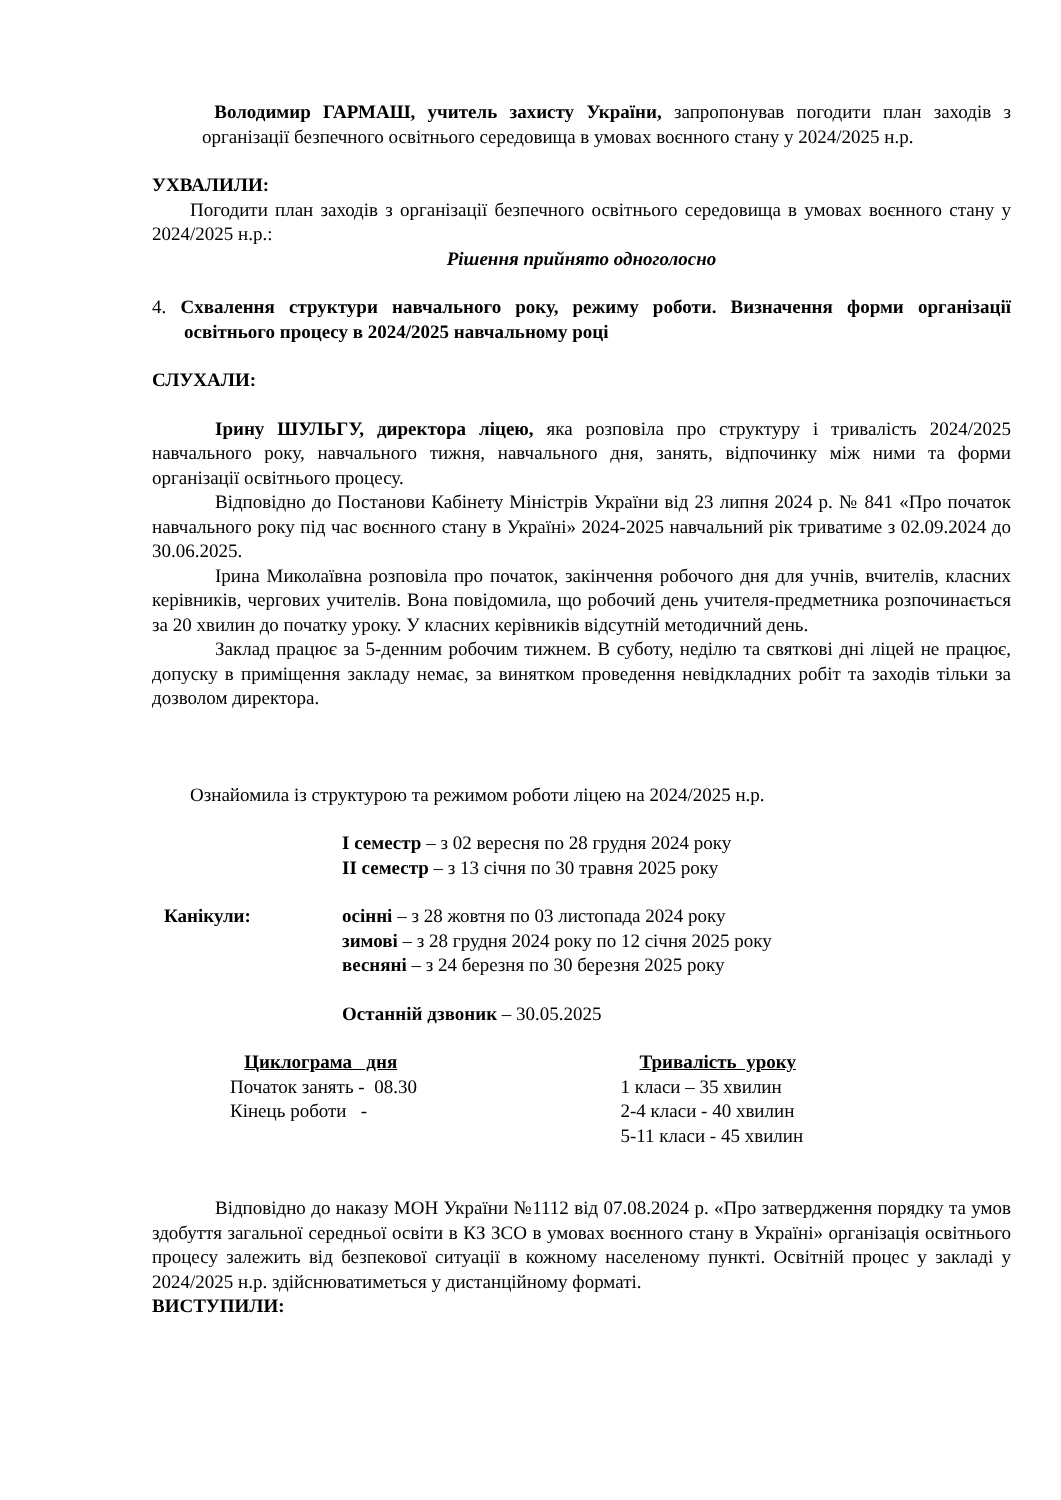Володимир ГАРМАШ, учитель захисту України, запропонував погодити план заходів з організації безпечного освітнього середовища в умовах воєнного стану у 2024/2025 н.р.
УХВАЛИЛИ:
Погодити план заходів з організації безпечного освітнього середовища в умовах воєнного стану у 2024/2025 н.р.:
Рішення прийнято одноголосно
4. Схвалення структури навчального року, режиму роботи. Визначення форми організації освітнього процесу в 2024/2025 навчальному році
СЛУХАЛИ:
Ірину ШУЛЬГУ, директора ліцею, яка розповіла про структуру і тривалість 2024/2025 навчального року, навчального тижня, навчального дня, занять, відпочинку між ними та форми організації освітнього процесу.
Відповідно до Постанови Кабінету Міністрів України від 23 липня 2024 р. № 841 «Про початок навчального року під час воєнного стану в Україні» 2024-2025 навчальний рік триватиме з 02.09.2024 до 30.06.2025.
Ірина Миколаївна розповіла про початок, закінчення робочого дня для учнів, вчителів, класних керівників, чергових учителів. Вона повідомила, що робочий день учителя-предметника розпочинається за 20 хвилин до початку уроку. У класних керівників відсутній методичний день.
Заклад працює за 5-денним робочим тижнем. В суботу, неділю та святкові дні ліцей не працює, допуску в приміщення закладу немає, за винятком проведення невідкладних робіт та заходів тільки за дозволом директора.
Ознайомила із структурою та режимом роботи ліцею на 2024/2025 н.р.
І семестр – з 02 вересня по 28 грудня 2024 року
ІІ семестр – з 13 січня по 30 травня 2025 року
Канікули: осінні – з 28 жовтня по 03 листопада 2024 року
зимові – з 28 грудня 2024 року по 12 січня 2025 року
весняні – з 24 березня по 30 березня 2025 року
Останній дзвоник – 30.05.2025
Циклограма дня
Початок занять - 08.30
Кінець роботи -
Тривалість уроку
1 класи – 35 хвилин
2-4 класи - 40 хвилин
5-11 класи - 45 хвилин
Відповідно до наказу МОН України №1112 від 07.08.2024 р. «Про затвердження порядку та умов здобуття загальної середньої освіти в КЗ ЗСО в умовах воєнного стану в Україні» організація освітнього процесу залежить від безпекової ситуації в кожному населеному пункті. Освітній процес у закладі у 2024/2025 н.р. здійснюватиметься у дистанційному форматі.
ВИСТУПИЛИ: